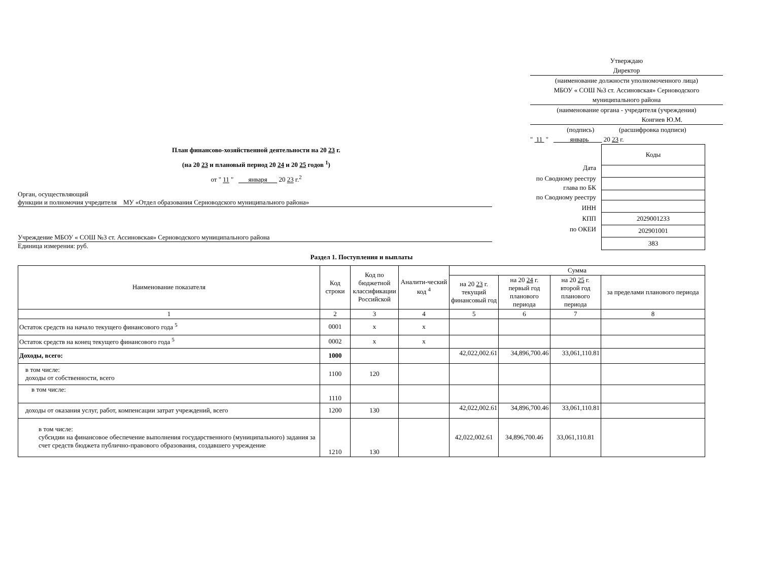Утверждаю
Директор
(наименование должности уполномоченного лица)
МБОУ « СОШ №3 ст. Ассиновская» Серноводского муниципального района
(наименование органа - учредителя (учреждения)
Конгиев Ю.М.
(подпись) (расшифровка подписи)
" 11 " январь 20 23 г.
План финансово-хозяйственной деятельности на 20 23 г.
(на 20 23 и плановый период 20 24 и 20 25 годов <sup>1</sup>)
от " 11 " января 20 23 г.<sup>2</sup>
Орган, осуществляющий
функции и полномочия учредителя МУ «Отдел образования Серноводского муниципального района»
Учреждение МБОУ « СОШ №3 ст. Ассиновская» Серноводского муниципального района
Единица измерения: руб.
Дата
по Сводному реестру
глава по БК
по Сводному реестру
ИНН
КПП
по ОКЕИ
| Коды |
| 2029001233 |
| 202901001 |
| 383 |
Раздел 1. Поступления и выплаты
| Наименование показателя | Код строки | Код по бюджетной классификации Российской | Аналити-ческий код <sup>4</sup> | Сумма | | | |
| --- | --- | --- | --- | --- | --- | --- | --- |
| | | | | на 20 23 г. текущий финансовый год | на 20 24 г. первый год планового периода | на 20 25 г. второй год планового периода | за пределами планового периода |
| 1 | 2 | 3 | 4 | 5 | 6 | 7 | 8 |
| Остаток средств на начало текущего финансового года <sup>5</sup> | 0001 | x | x | | | | |
| Остаток средств на конец текущего финансового года <sup>5</sup> | 0002 | x | x | | | | |
| Доходы, всего: | 1000 | | | 42,022,002.61 | 34,896,700.46 | 33,061,110.81 | |
| в том числе: доходы от собственности, всего | 1100 | 120 | | | | | |
| в том числе: | 1110 | | | | | | |
| доходы от оказания услуг, работ, компенсации затрат учреждений, всего | 1200 | 130 | | 42,022,002.61 | 34,896,700.46 | 33,061,110.81 | |
| в том числе: субсидии на финансовое обеспечение выполнения государственного (муниципального) задания за счет средств бюджета публично-правового образования, создавшего учреждение | 1210 | 130 | | 42,022,002.61 | 34,896,700.46 | 33,061,110.81 | |